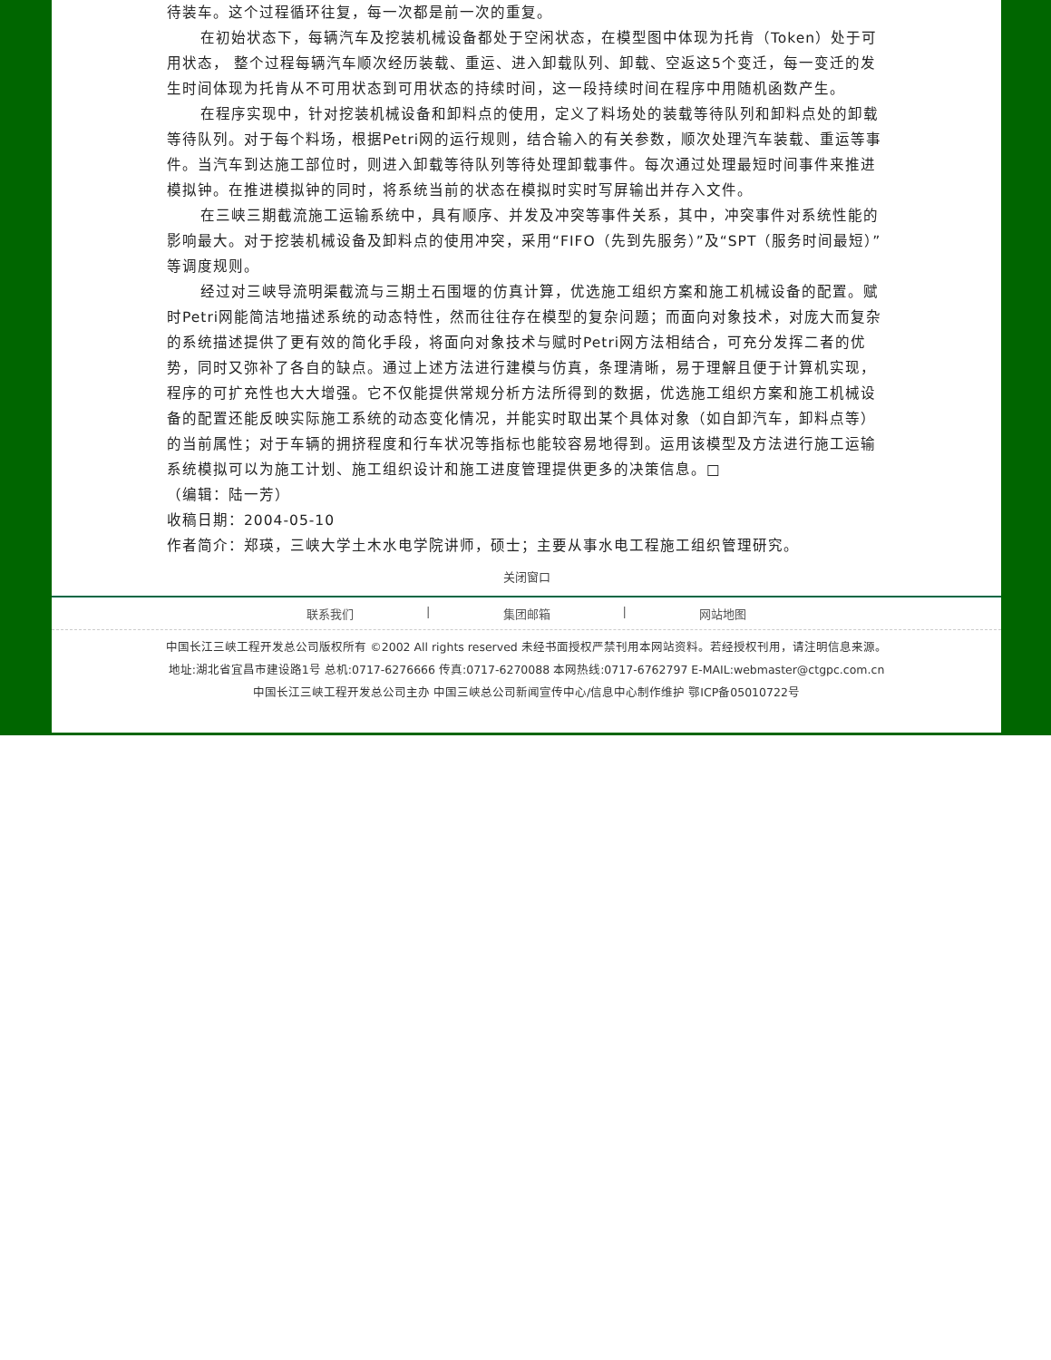待装车。这个过程循环往复，每一次都是前一次的重复。
在初始状态下，每辆汽车及挖装机械设备都处于空闲状态，在模型图中体现为托肯（Token）处于可用状态， 整个过程每辆汽车顺次经历装载、重运、进入卸载队列、卸载、空返这5个变迁，每一变迁的发生时间体现为托肯从不可用状态到可用状态的持续时间，这一段持续时间在程序中用随机函数产生。
在程序实现中，针对挖装机械设备和卸料点的使用，定义了料场处的装载等待队列和卸料点处的卸载等待队列。对于每个料场，根据Petri网的运行规则，结合输入的有关参数，顺次处理汽车装载、重运等事件。当汽车到达施工部位时，则进入卸载等待队列等待处理卸载事件。每次通过处理最短时间事件来推进模拟钟。在推进模拟钟的同时，将系统当前的状态在模拟时实时写屏输出并存入文件。
在三峡三期截流施工运输系统中，具有顺序、并发及冲突等事件关系，其中，冲突事件对系统性能的影响最大。对于挖装机械设备及卸料点的使用冲突，采用“FIFO（先到先服务）”及“SPT（服务时间最短）”等调度规则。
经过对三峡导流明渠截流与三期土石围堰的仿真计算，优选施工组织方案和施工机械设备的配置。赋时Petri网能简洁地描述系统的动态特性，然而往往存在模型的复杂问题；而面向对象技术，对庞大而复杂的系统描述提供了更有效的简化手段，将面向对象技术与赋时Petri网方法相结合，可充分发挥二者的优势，同时又弥补了各自的缺点。通过上述方法进行建模与仿真，条理清晰，易于理解且便于计算机实现，程序的可扩充性也大大增强。它不仅能提供常规分析方法所得到的数据，优选施工组织方案和施工机械设备的配置还能反映实际施工系统的动态变化情况，并能实时取出某个具体对象（如自卸汽车，卸料点等）的当前属性；对于车辆的拥挤程度和行车状况等指标也能较容易地得到。运用该模型及方法进行施工运输系统模拟可以为施工计划、施工组织设计和施工进度管理提供更多的决策信息。□
（编辑：陆一芳）
收稿日期：2004-05-10
作者简介：郑瑛，三峡大学土木水电学院讲师，硕士；主要从事水电工程施工组织管理研究。
关闭窗口
联系我们 | 集团邮箱 | 网站地图
中国长江三峡工程开发总公司版权所有 ©2002 All rights reserved 未经书面授权严禁刊用本网站资料。若经授权刊用，请注明信息来源。
地址:湖北省宜昌市建设路1号 总机:0717-6276666 传真:0717-6270088 本网热线:0717-6762797 E-MAIL:webmaster@ctgpc.com.cn
中国长江三峡工程开发总公司主办 中国三峡总公司新闻宣传中心/信息中心制作维护 鄂ICP备05010722号